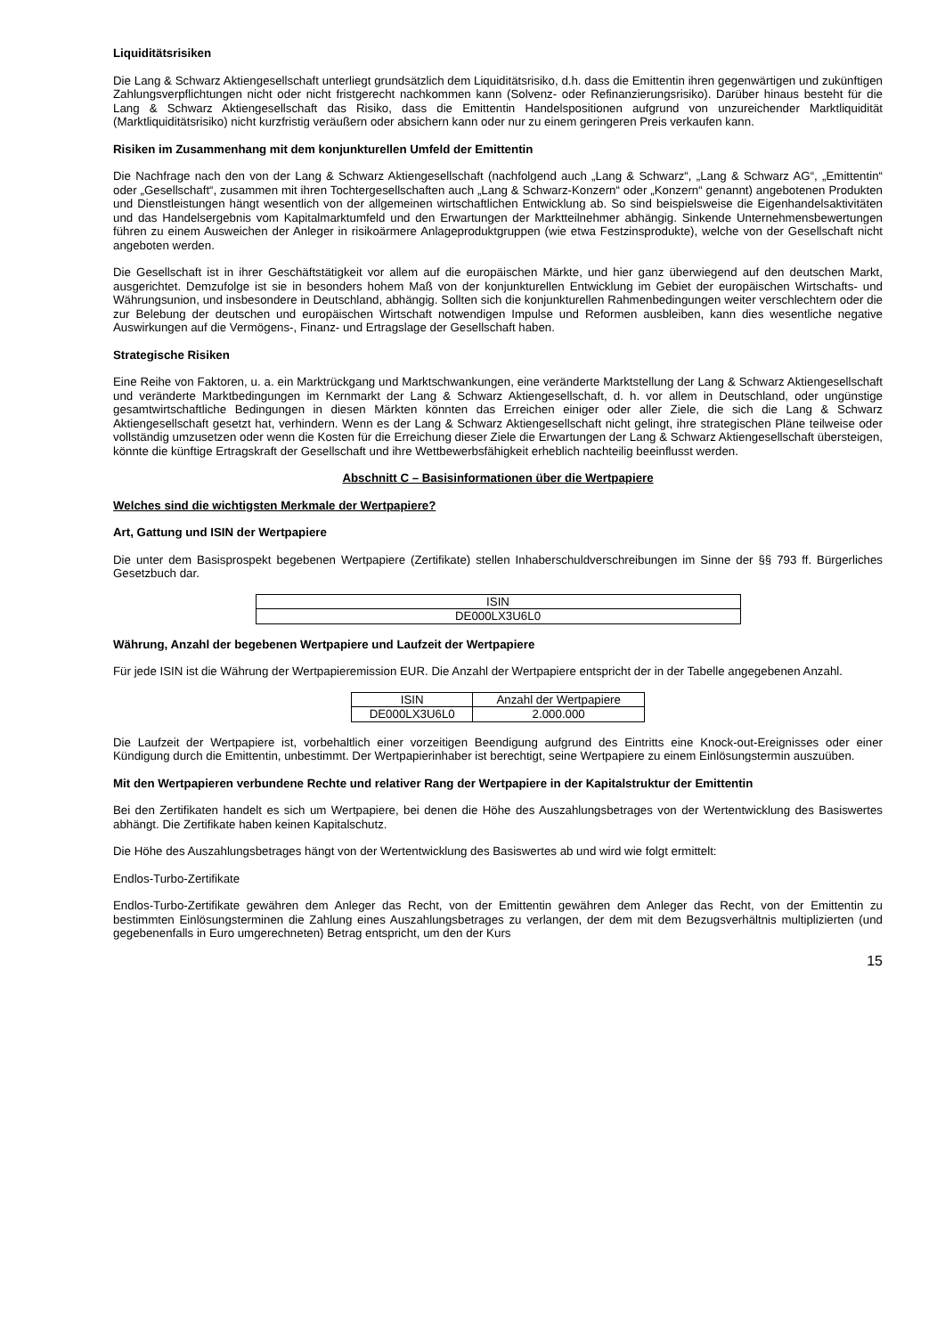Liquiditätsrisiken
Die Lang & Schwarz Aktiengesellschaft unterliegt grundsätzlich dem Liquiditätsrisiko, d.h. dass die Emittentin ihren gegenwärtigen und zukünftigen Zahlungsverpflichtungen nicht oder nicht fristgerecht nachkommen kann (Solvenz- oder Refinanzierungsrisiko). Darüber hinaus besteht für die Lang & Schwarz Aktiengesellschaft das Risiko, dass die Emittentin Handelspositionen aufgrund von unzureichender Marktliquidität (Marktliquiditätsrisiko) nicht kurzfristig veräußern oder absichern kann oder nur zu einem geringeren Preis verkaufen kann.
Risiken im Zusammenhang mit dem konjunkturellen Umfeld der Emittentin
Die Nachfrage nach den von der Lang & Schwarz Aktiengesellschaft (nachfolgend auch „Lang & Schwarz“, „Lang & Schwarz AG“, „Emittentin“ oder „Gesellschaft“, zusammen mit ihren Tochtergesellschaften auch „Lang & Schwarz-Konzern“ oder „Konzern“ genannt) angebotenen Produkten und Dienstleistungen hängt wesentlich von der allgemeinen wirtschaftlichen Entwicklung ab. So sind beispielsweise die Eigenhandelsaktivitäten und das Handelsergebnis vom Kapitalmarktumfeld und den Erwartungen der Marktteilnehmer abhängig. Sinkende Unternehmensbewertungen führen zu einem Ausweichen der Anleger in risikoärmere Anlageproduktgruppen (wie etwa Festzinsprodukte), welche von der Gesellschaft nicht angeboten werden.
Die Gesellschaft ist in ihrer Geschäftstätigkeit vor allem auf die europäischen Märkte, und hier ganz überwiegend auf den deutschen Markt, ausgerichtet. Demzufolge ist sie in besonders hohem Maß von der konjunkturellen Entwicklung im Gebiet der europäischen Wirtschafts- und Währungsunion, und insbesondere in Deutschland, abhängig. Sollten sich die konjunkturellen Rahmenbedingungen weiter verschlechtern oder die zur Belebung der deutschen und europäischen Wirtschaft notwendigen Impulse und Reformen ausbleiben, kann dies wesentliche negative Auswirkungen auf die Vermögens-, Finanz- und Ertragslage der Gesellschaft haben.
Strategische Risiken
Eine Reihe von Faktoren, u. a. ein Marktrückgang und Marktschwankungen, eine veränderte Marktstellung der Lang & Schwarz Aktiengesellschaft und veränderte Marktbedingungen im Kernmarkt der Lang & Schwarz Aktiengesellschaft, d. h. vor allem in Deutschland, oder ungünstige gesamtwirtschaftliche Bedingungen in diesen Märkten könnten das Erreichen einiger oder aller Ziele, die sich die Lang & Schwarz Aktiengesellschaft gesetzt hat, verhindern. Wenn es der Lang & Schwarz Aktiengesellschaft nicht gelingt, ihre strategischen Pläne teilweise oder vollständig umzusetzen oder wenn die Kosten für die Erreichung dieser Ziele die Erwartungen der Lang & Schwarz Aktiengesellschaft übersteigen, könnte die künftige Ertragskraft der Gesellschaft und ihre Wettbewerbsfähigkeit erheblich nachteilig beeinflusst werden.
Abschnitt C – Basisinformationen über die Wertpapiere
Welches sind die wichtigsten Merkmale der Wertpapiere?
Art, Gattung und ISIN der Wertpapiere
Die unter dem Basisprospekt begebenen Wertpapiere (Zertifikate) stellen Inhaberschuldverschreibungen im Sinne der §§ 793 ff. Bürgerliches Gesetzbuch dar.
| ISIN |
| DE000LX3U6L0 |
Währung, Anzahl der begebenen Wertpapiere und Laufzeit der Wertpapiere
Für jede ISIN ist die Währung der Wertpapieremission EUR. Die Anzahl der Wertpapiere entspricht der in der Tabelle angegebenen Anzahl.
| ISIN | Anzahl der Wertpapiere |
| DE000LX3U6L0 | 2.000.000 |
Die Laufzeit der Wertpapiere ist, vorbehaltlich einer vorzeitigen Beendigung aufgrund des Eintritts eine Knock-out-Ereignisses oder einer Kündigung durch die Emittentin, unbestimmt. Der Wertpapierinhaber ist berechtigt, seine Wertpapiere zu einem Einlösungstermin auszuüben.
Mit den Wertpapieren verbundene Rechte und relativer Rang der Wertpapiere in der Kapitalstruktur der Emittentin
Bei den Zertifikaten handelt es sich um Wertpapiere, bei denen die Höhe des Auszahlungsbetrages von der Wertentwicklung des Basiswertes abhängt. Die Zertifikate haben keinen Kapitalschutz.
Die Höhe des Auszahlungsbetrages hängt von der Wertentwicklung des Basiswertes ab und wird wie folgt ermittelt:
Endlos-Turbo-Zertifikate
Endlos-Turbo-Zertifikate gewähren dem Anleger das Recht, von der Emittentin gewähren dem Anleger das Recht, von der Emittentin zu bestimmten Einlösungsterminen die Zahlung eines Auszahlungsbetrages zu verlangen, der dem mit dem Bezugsverhältnis multiplizierten (und gegebenenfalls in Euro umgerechneten) Betrag entspricht, um den der Kurs
15